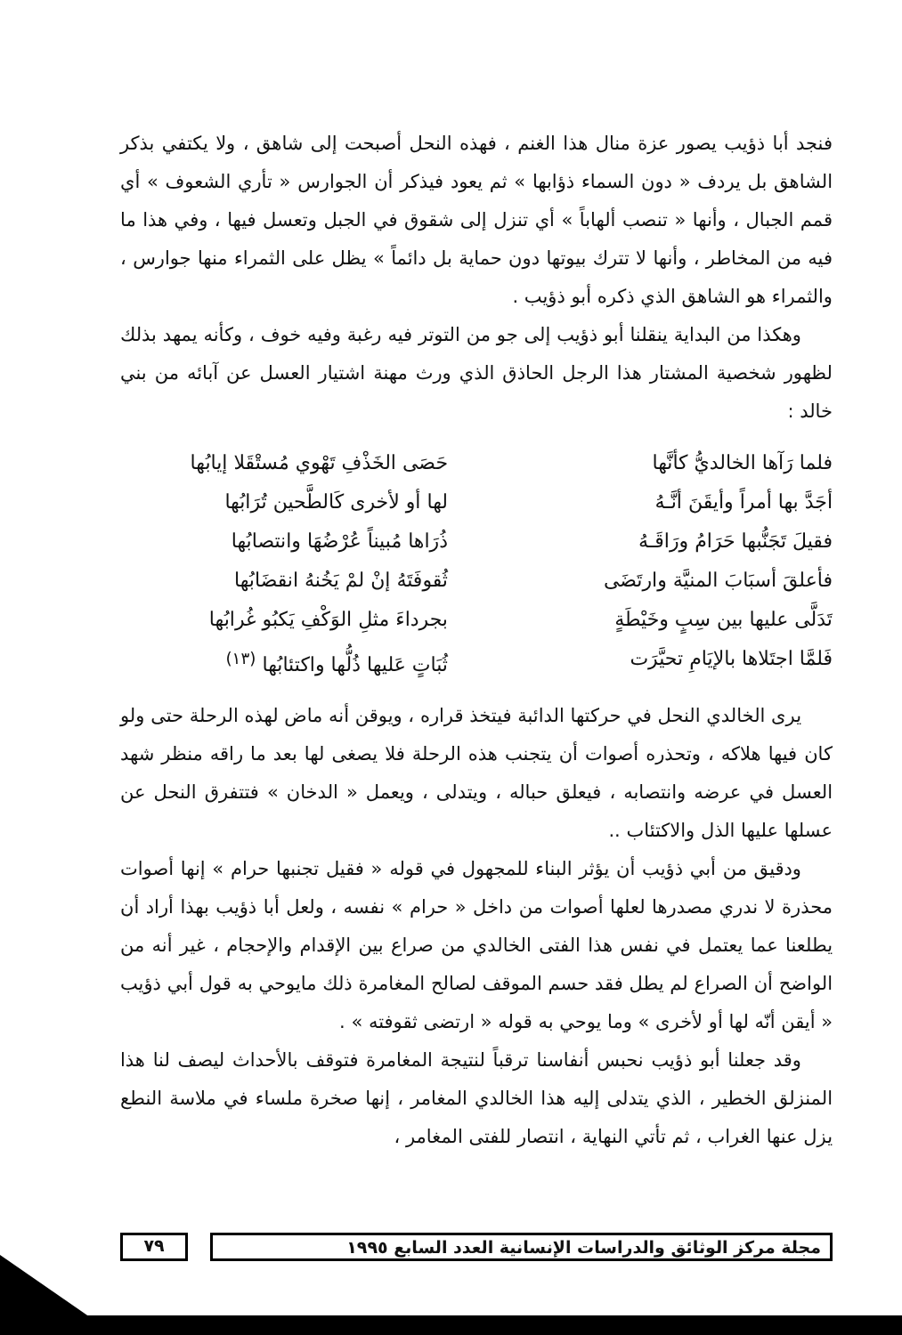فنجد أبا ذؤيب يصور عزة منال هذا الغنم ، فهذه النحل أصبحت إلى شاهق ، ولا يكتفي بذكر الشاهق بل يردف « دون السماء ذؤابها » ثم يعود فيذكر أن الجوارس « تأري الشعوف » أي قمم الجبال ، وأنها « تنصب ألهاباً » أي تنزل إلى شقوق في الجبل وتعسل فيها ، وفي هذا ما فيه من المخاطر ، وأنها لا تترك بيوتها دون حماية بل دائماً » يظل على الثمراء منها جوارس ، والثمراء هو الشاهق الذي ذكره أبو ذؤيب .
وهكذا من البداية ينقلنا أبو ذؤيب إلى جو من التوتر فيه رغبة وفيه خوف ، وكأنه يمهد بذلك لظهور شخصية المشتار هذا الرجل الحاذق الذي ورث مهنة اشتيار العسل عن آبائه من بني خالد :
فلما رَآها الخالديُّ كأنَّها حَصَى الخَذْفِ تَهْوي مُستْقَلا إيابُها
أجَدَّ بها أمراً وأيقَنَ أنَّـهُ لها أو لأخرى كَالطَّحين تُرَابُها
فقيلَ تَجَنُّبها حَرَامُ ورَاقَـهُ ذُرَاها مُبيناً عُرْضُهَا وانتصابُها
فأعلقَ أسبَابَ المنيَّة وارتَضَى ثُقوفَتَهُ إنْ لمْ يَخُنهُ انقضَابُها
تَدَلَّى عليها بين سِبٍ وخَيْطَةٍ بجرداءَ مثلِ الوَكْفِ يَكبُو غُرابُها
فَلمَّا اجتَلاها بالإيَامِ تحيَّرَت ثُبَاتٍ عَليها ذُلُّها واكتئابُها <sup>(١٣)</sup>
يرى الخالدي النحل في حركتها الدائبة فيتخذ قراره ، ويوقن أنه ماض لهذه الرحلة حتى ولو كان فيها هلاكه ، وتحذره أصوات أن يتجنب هذه الرحلة فلا يصغى لها بعد ما راقه منظر شهد العسل في عرضه وانتصابه ، فيعلق حباله ، ويتدلى ، ويعمل « الدخان » فتتفرق النحل عن عسلها عليها الذل والاكتئاب ..
ودقيق من أبي ذؤيب أن يؤثر البناء للمجهول في قوله « فقيل تجنبها حرام » إنها أصوات محذرة لا ندري مصدرها لعلها أصوات من داخل « حرام » نفسه ، ولعل أبا ذؤيب بهذا أراد أن يطلعنا عما يعتمل في نفس هذا الفتى الخالدي من صراع بين الإقدام والإحجام ، غير أنه من الواضح أن الصراع لم يطل فقد حسم الموقف لصالح المغامرة ذلك مايوحي به قول أبي ذؤيب « أيقن أنّه لها أو لأخرى » وما يوحي به قوله « ارتضى ثقوفته » .
وقد جعلنا أبو ذؤيب نحبس أنفاسنا ترقباً لنتيجة المغامرة فتوقف بالأحداث ليصف لنا هذا المنزلق الخطير ، الذي يتدلى إليه هذا الخالدي المغامر ، إنها صخرة ملساء في ملاسة النطع يزل عنها الغراب ، ثم تأتي النهاية ، انتصار للفتى المغامر ،
مجلة مركز الوثائق والدراسات الإنسانية العدد السابع ١٩٩٥
٧٩